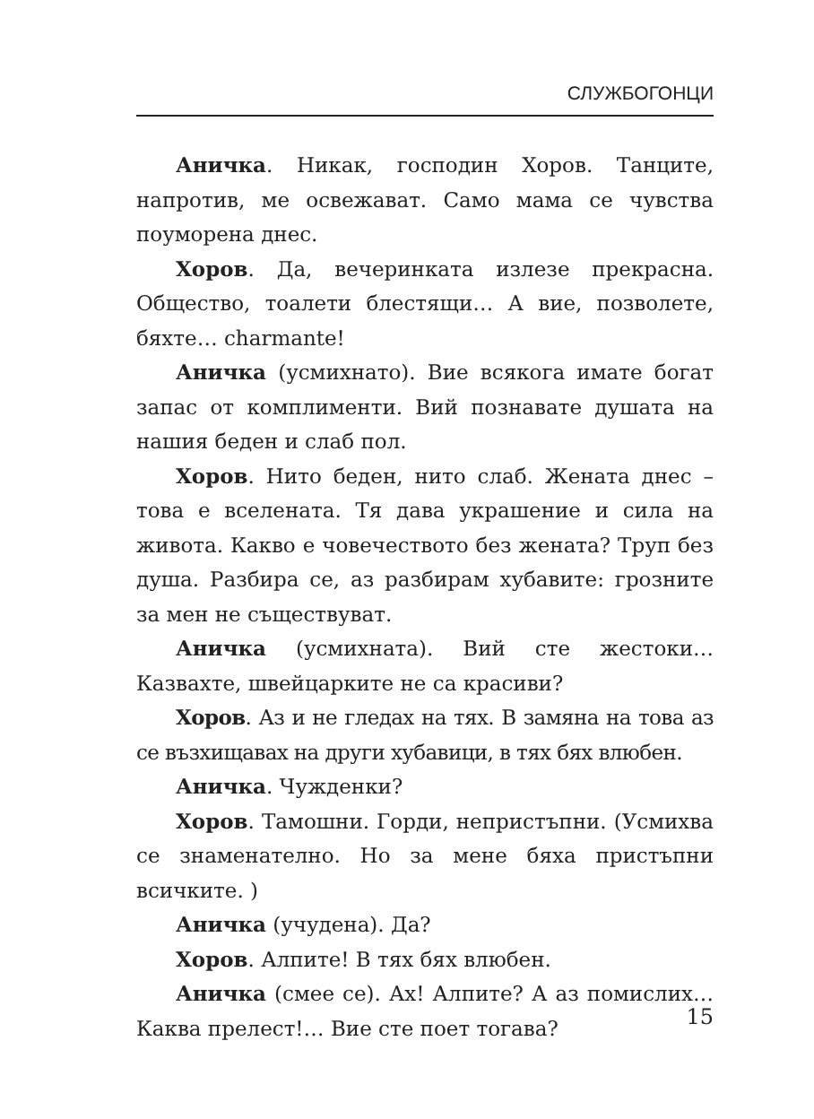СЛУЖБОГОНЦИ
Аничка. Никак, господин Хоров. Танците, напротив, ме освежават. Само мама се чувства поуморена днес.
Хоров. Да, вечеринката излезе прекрасна. Общество, тоалети блестящи… А вие, позволете, бяхте… charmante!
Аничка (усмихнато). Вие всякога имате богат запас от комплименти. Вий познавате душата на нашия беден и слаб пол.
Хоров. Нито беден, нито слаб. Жената днес – това е вселената. Тя дава украшение и сила на живота. Какво е човечеството без жената? Труп без душа. Разбира се, аз разбирам хубавите: грозните за мен не съществуват.
Аничка (усмихната). Вий сте жестоки… Казвахте, швейцарките не са красиви?
Хоров. Аз и не гледах на тях. В замяна на това аз се възхищавах на други хубавици, в тях бях влюбен.
Аничка. Чужденки?
Хоров. Тамошни. Горди, непристъпни. (Усмихва се знаменателно. Но за мене бяха пристъпни всичките. )
Аничка (учудена). Да?
Хоров. Алпите! В тях бях влюбен.
Аничка (смее се). Ах! Алпите? А аз помислих… Каква прелест!… Вие сте поет тогава?
15